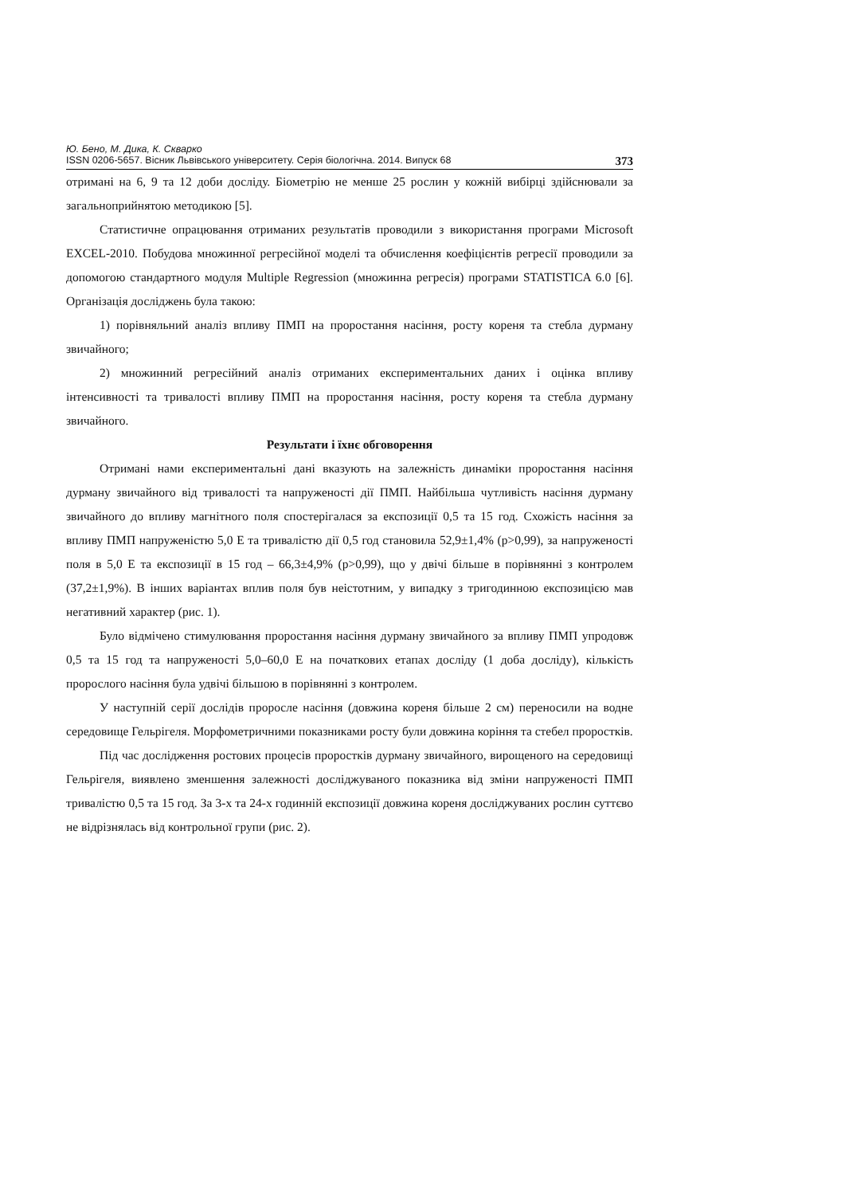Ю. Бено, М. Дика, К. Скварко
ISSN 0206-5657. Вісник Львівського університету. Серія біологічна. 2014. Випуск 68 373
отримані на 6, 9 та 12 доби досліду. Біометрію не менше 25 рослин у кожній вибірці здійснювали за загальноприйнятою методикою [5].
Статистичне опрацювання отриманих результатів проводили з використання програми Microsoft EXCEL-2010. Побудова множинної регресійної моделі та обчислення коефіцієнтів регресії проводили за допомогою стандартного модуля Multiple Regression (множинна регресія) програми STATISTICA 6.0 [6]. Організація досліджень була такою:
1) порівняльний аналіз впливу ПМП на проростання насіння, росту кореня та стебла дурману звичайного;
2) множинний регресійний аналіз отриманих експериментальних даних і оцінка впливу інтенсивності та тривалості впливу ПМП на проростання насіння, росту кореня та стебла дурману звичайного.
Результати і їхнє обговорення
Отримані нами експериментальні дані вказують на залежність динаміки проростання насіння дурману звичайного від тривалості та напруженості дії ПМП. Найбільша чутливість насіння дурману звичайного до впливу магнітного поля спостерігалася за експозиції 0,5 та 15 год. Схожість насіння за впливу ПМП напруженістю 5,0 Е та тривалістю дії 0,5 год становила 52,9±1,4% (p>0,99), за напруженості поля в 5,0 Е та експозиції в 15 год – 66,3±4,9% (p>0,99), що у двічі більше в порівнянні з контролем (37,2±1,9%). В інших варіантах вплив поля був неістотним, у випадку з тригодинною експозицією мав негативний характер (рис. 1).
Було відмічено стимулювання проростання насіння дурману звичайного за впливу ПМП упродовж 0,5 та 15 год та напруженості 5,0–60,0 Е на початкових етапах досліду (1 доба досліду), кількість пророслого насіння була удвічі більшою в порівнянні з контролем.
У наступній серії дослідів проросле насіння (довжина кореня більше 2 см) переносили на водне середовище Гельрігеля. Морфометричними показниками росту були довжина коріння та стебел проростків.
Під час дослідження ростових процесів проростків дурману звичайного, вирощеного на середовищі Гельрігеля, виявлено зменшення залежності досліджуваного показника від зміни напруженості ПМП тривалістю 0,5 та 15 год. За 3-х та 24-х годинній експозиції довжина кореня досліджуваних рослин суттєво не відрізнялась від контрольної групи (рис. 2).